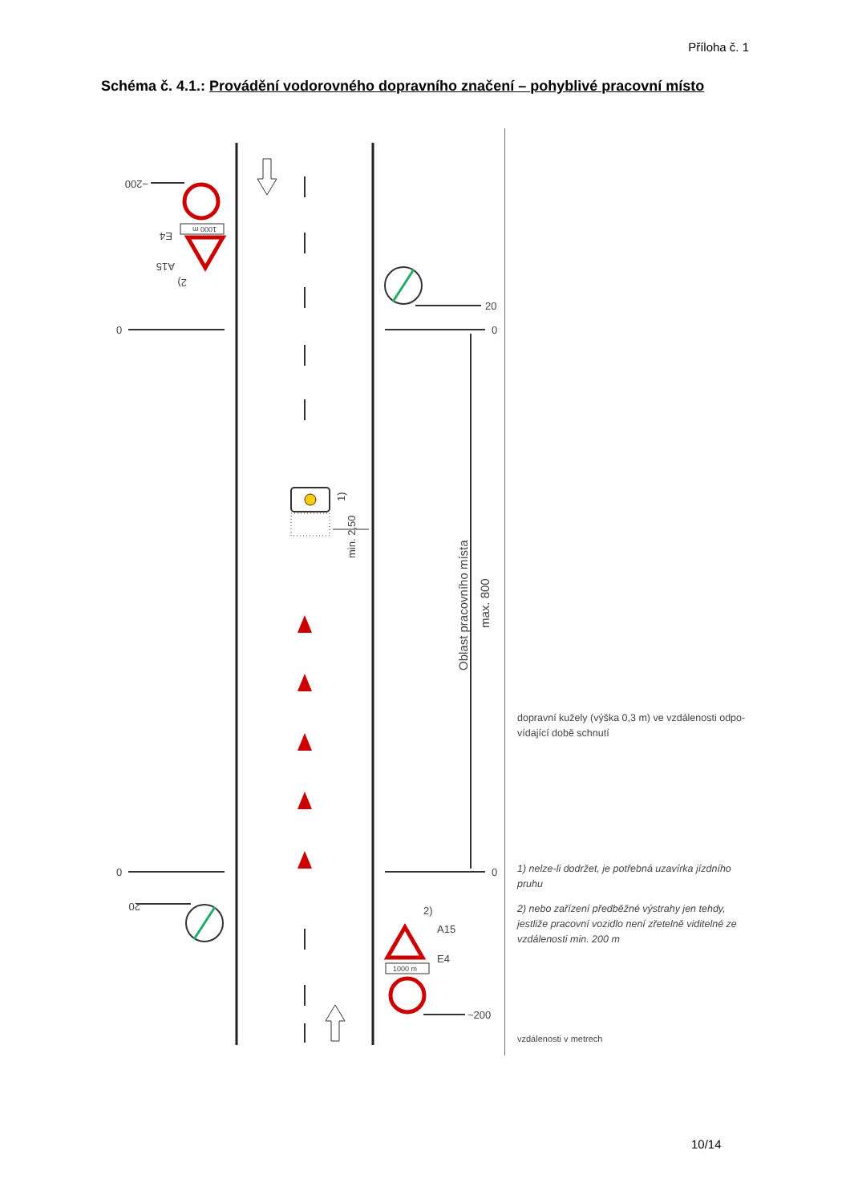Příloha č. 1
Schéma č. 4.1.: Provádění vodorovného dopravního značení – pohyblivé pracovní místo
0
0
0
0
20
~200
~200
20
E4
A15
2)
1000 m
1000 m
2)
A15
E4
min. 2,50
1)
Oblast pracovního místa
max. 800
dopravní kužely (výška 0,3 m) ve vzdálenosti odpo-vídající době schnutí
1) nelze-li dodržet, je potřebná uzavírka jízdního pruhu
2) nebo zařízení předběžné výstrahy jen tehdy, jestliže pracovní vozidlo není zřetelně viditelné ze vzdálenosti min. 200 m
vzdálenosti v metrech
10/14